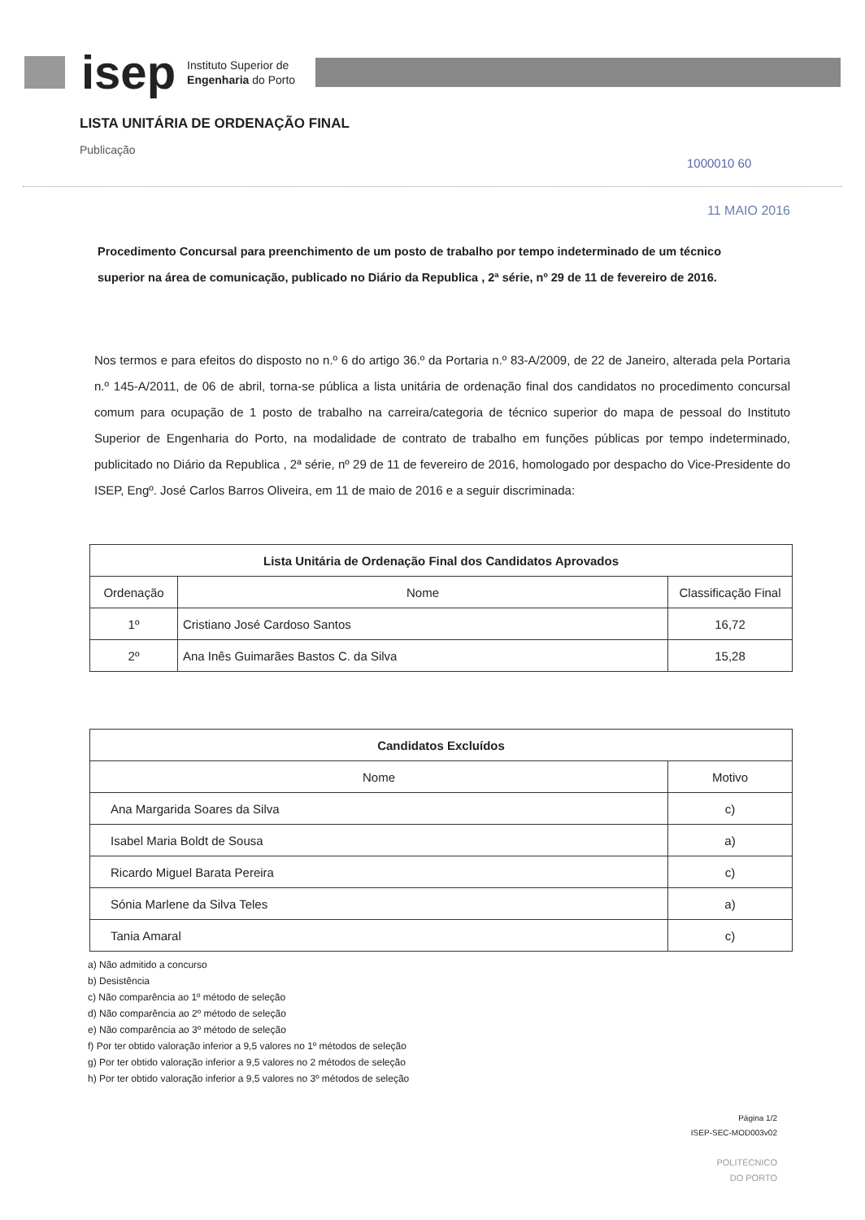isep
Instituto Superior de
Engenharia do Porto
LISTA UNITÁRIA DE ORDENAÇÃO FINAL
Publicação
1000010 60
11 MAIO 2016
Procedimento Concursal para preenchimento de um posto de trabalho por tempo indeterminado de um técnico superior na área de comunicação, publicado no Diário da Republica , 2ª série, nº 29 de 11 de fevereiro de 2016.
Nos termos e para efeitos do disposto no n.º 6 do artigo 36.º da Portaria n.º 83-A/2009, de 22 de Janeiro, alterada pela Portaria n.º 145-A/2011, de 06 de abril, torna-se pública a lista unitária de ordenação final dos candidatos no procedimento concursal comum para ocupação de 1 posto de trabalho na carreira/categoria de técnico superior do mapa de pessoal do Instituto Superior de Engenharia do Porto, na modalidade de contrato de trabalho em funções públicas por tempo indeterminado, publicitado no Diário da Republica , 2ª série, nº 29 de 11 de fevereiro de 2016, homologado por despacho do Vice-Presidente do ISEP, Engº. José Carlos Barros Oliveira, em 11 de maio de 2016 e a seguir discriminada:
| Lista Unitária de Ordenação Final dos Candidatos Aprovados | | |
| --- | --- | --- |
| Ordenação | Nome | Classificação Final |
| 1º | Cristiano José Cardoso Santos | 16,72 |
| 2º | Ana Inês Guimarães Bastos C. da Silva | 15,28 |
| Candidatos Excluídos | |
| --- | --- |
| Nome | Motivo |
| Ana Margarida Soares da Silva | c) |
| Isabel Maria Boldt de Sousa | a) |
| Ricardo Miguel Barata Pereira | c) |
| Sónia Marlene da Silva Teles | a) |
| Tania Amaral | c) |
a) Não admitido a concurso
b) Desistência
c) Não comparência ao 1º método de seleção
d) Não comparência ao 2º método de seleção
e) Não comparência ao 3º método de seleção
f) Por ter obtido valoração inferior a 9,5 valores no 1º métodos de seleção
g) Por ter obtido valoração inferior a 9,5 valores no 2 métodos de seleção
h) Por ter obtido valoração inferior a 9,5 valores no 3º métodos de seleção
Página 1/2
ISEP-SEC-MOD003v02
POLITÉCNICO
DO PORTO